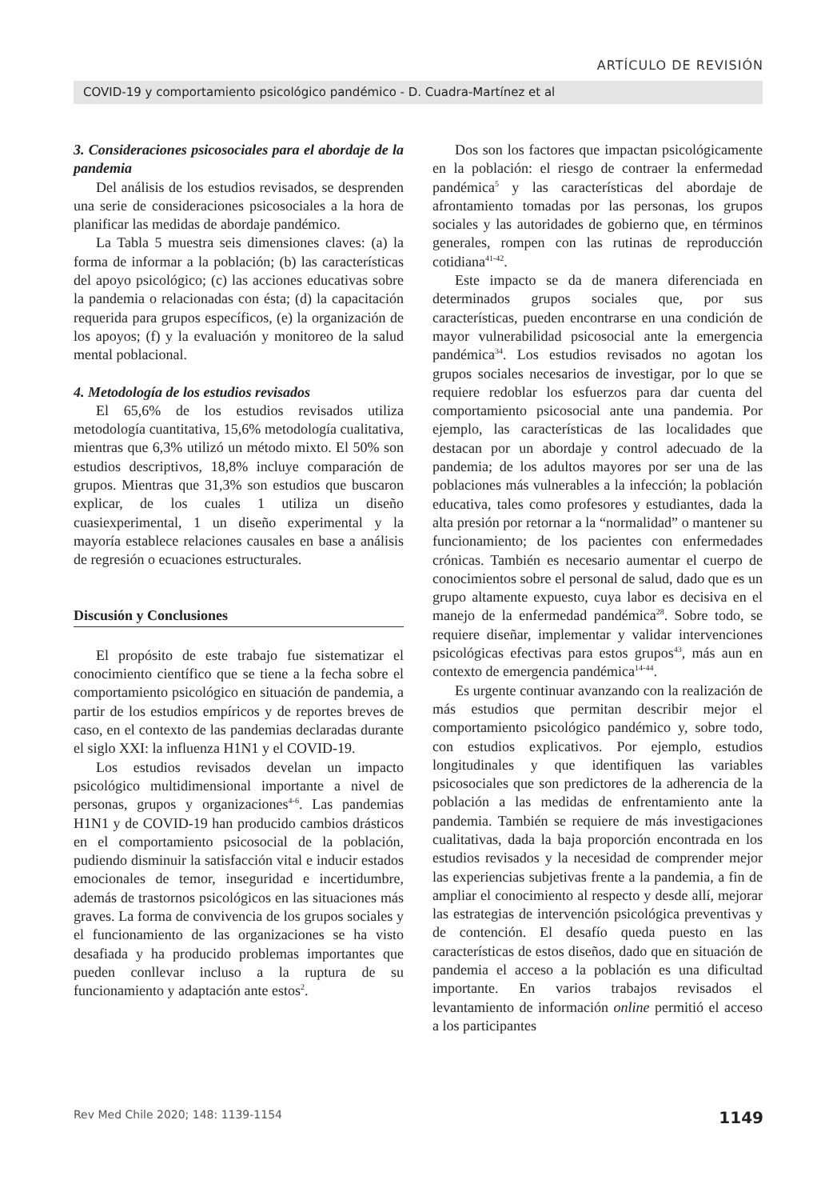ARTÍCULO DE REVISIÓN
COVID-19 y comportamiento psicológico pandémico - D. Cuadra-Martínez et al
3. Consideraciones psicosociales para el abordaje de la pandemia
Del análisis de los estudios revisados, se desprenden una serie de consideraciones psicosociales a la hora de planificar las medidas de abordaje pandémico.
La Tabla 5 muestra seis dimensiones claves: (a) la forma de informar a la población; (b) las características del apoyo psicológico; (c) las acciones educativas sobre la pandemia o relacionadas con ésta; (d) la capacitación requerida para grupos específicos, (e) la organización de los apoyos; (f) y la evaluación y monitoreo de la salud mental poblacional.
4. Metodología de los estudios revisados
El 65,6% de los estudios revisados utiliza metodología cuantitativa, 15,6% metodología cualitativa, mientras que 6,3% utilizó un método mixto. El 50% son estudios descriptivos, 18,8% incluye comparación de grupos. Mientras que 31,3% son estudios que buscaron explicar, de los cuales 1 utiliza un diseño cuasiexperimental, 1 un diseño experimental y la mayoría establece relaciones causales en base a análisis de regresión o ecuaciones estructurales.
Discusión y Conclusiones
El propósito de este trabajo fue sistematizar el conocimiento científico que se tiene a la fecha sobre el comportamiento psicológico en situación de pandemia, a partir de los estudios empíricos y de reportes breves de caso, en el contexto de las pandemias declaradas durante el siglo XXI: la influenza H1N1 y el COVID-19.
Los estudios revisados develan un impacto psicológico multidimensional importante a nivel de personas, grupos y organizaciones<sup>4-6</sup>. Las pandemias H1N1 y de COVID-19 han producido cambios drásticos en el comportamiento psicosocial de la población, pudiendo disminuir la satisfacción vital e inducir estados emocionales de temor, inseguridad e incertidumbre, además de trastornos psicológicos en las situaciones más graves. La forma de convivencia de los grupos sociales y el funcionamiento de las organizaciones se ha visto desafiada y ha producido problemas importantes que pueden conllevar incluso a la ruptura de su funcionamiento y adaptación ante estos<sup>2</sup>.
Dos son los factores que impactan psicológicamente en la población: el riesgo de contraer la enfermedad pandémica<sup>5</sup> y las características del abordaje de afrontamiento tomadas por las personas, los grupos sociales y las autoridades de gobierno que, en términos generales, rompen con las rutinas de reproducción cotidiana<sup>41-42</sup>.
Este impacto se da de manera diferenciada en determinados grupos sociales que, por sus características, pueden encontrarse en una condición de mayor vulnerabilidad psicosocial ante la emergencia pandémica<sup>34</sup>. Los estudios revisados no agotan los grupos sociales necesarios de investigar, por lo que se requiere redoblar los esfuerzos para dar cuenta del comportamiento psicosocial ante una pandemia. Por ejemplo, las características de las localidades que destacan por un abordaje y control adecuado de la pandemia; de los adultos mayores por ser una de las poblaciones más vulnerables a la infección; la población educativa, tales como profesores y estudiantes, dada la alta presión por retornar a la “normalidad” o mantener su funcionamiento; de los pacientes con enfermedades crónicas. También es necesario aumentar el cuerpo de conocimientos sobre el personal de salud, dado que es un grupo altamente expuesto, cuya labor es decisiva en el manejo de la enfermedad pandémica<sup>28</sup>. Sobre todo, se requiere diseñar, implementar y validar intervenciones psicológicas efectivas para estos grupos<sup>43</sup>, más aun en contexto de emergencia pandémica<sup>14-44</sup>.
Es urgente continuar avanzando con la realización de más estudios que permitan describir mejor el comportamiento psicológico pandémico y, sobre todo, con estudios explicativos. Por ejemplo, estudios longitudinales y que identifiquen las variables psicosociales que son predictores de la adherencia de la población a las medidas de enfrentamiento ante la pandemia. También se requiere de más investigaciones cualitativas, dada la baja proporción encontrada en los estudios revisados y la necesidad de comprender mejor las experiencias subjetivas frente a la pandemia, a fin de ampliar el conocimiento al respecto y desde allí, mejorar las estrategias de intervención psicológica preventivas y de contención. El desafío queda puesto en las características de estos diseños, dado que en situación de pandemia el acceso a la población es una dificultad importante. En varios trabajos revisados el levantamiento de información online permitió el acceso a los participantes
Rev Med Chile 2020; 148: 1139-1154 1149